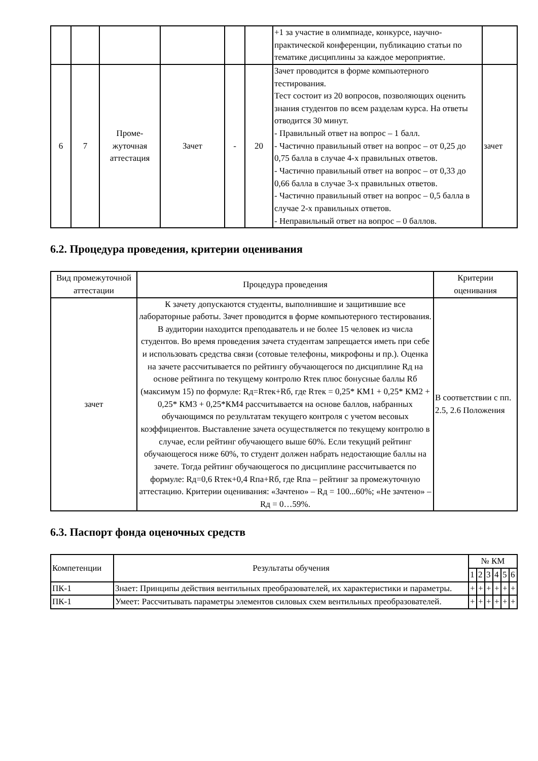| | | | | | | +1 за участие в олимпиаде, конкурсе, научно-практической конференции, публикацию статьи по тематике дисциплины за каждое мероприятие. | |
| 6 | 7 | Проме-жуточная аттестация | Зачет | - | 20 | Зачет проводится в форме компьютерного тестирования. Тест состоит из 20 вопросов, позволяющих оценить знания студентов по всем разделам курса. На ответы отводится 30 минут. - Правильный ответ на вопрос – 1 балл. - Частично правильный ответ на вопрос – от 0,25 до 0,75 балла в случае 4-х правильных ответов. - Частично правильный ответ на вопрос – от 0,33 до 0,66 балла в случае 3-х правильных ответов. - Частично правильный ответ на вопрос – 0,5 балла в случае 2-х правильных ответов. - Неправильный ответ на вопрос – 0 баллов. | зачет |
6.2. Процедура проведения, критерии оценивания
| Вид промежуточной аттестации | Процедура проведения | Критерии оценивания |
| --- | --- | --- |
| зачет | К зачету допускаются студенты, выполнившие и защитившие все лабораторные работы. Зачет проводится в форме компьютерного тестирования. В аудитории находится преподаватель и не более 15 человек из числа студентов. Во время проведения зачета студентам запрещается иметь при себе и использовать средства связи (сотовые телефоны, микрофоны и пр.). Оценка на зачете рассчитывается по рейтингу обучающегося по дисциплине Rд на основе рейтинга по текущему контролю Rтек плюс бонусные баллы Rб (максимум 15) по формуле: Rд=Rтек+Rб, где Rтек = 0,25* КМ1 + 0,25* КМ2 + 0,25* КМ3 + 0,25*КМ4 рассчитывается на основе баллов, набранных обучающимся по результатам текущего контроля с учетом весовых коэффициентов. Выставление зачета осуществляется по текущему контролю в случае, если рейтинг обучающего выше 60%. Если текущий рейтинг обучающегося ниже 60%, то студент должен набрать недостающие баллы на зачете. Тогда рейтинг обучающегося по дисциплине рассчитывается по формуле: Rд=0,6 Rтек+0,4 Rпа+Rб, где Rпа – рейтинг за промежуточную аттестацию. Критерии оценивания: «Зачтено» – Rд = 100...60%; «Не зачтено» – Rд = 0…59%. | В соответствии с пп. 2.5, 2.6 Положения |
6.3. Паспорт фонда оценочных средств
| Компетенции | Результаты обучения | № КМ | | | | | |
| --- | --- | --- | --- | --- | --- | --- | --- |
| | | 1 | 2 | 3 | 4 | 5 | 6 |
| ПК-1 | Знает: Принципы действия вентильных преобразователей, их характеристики и параметры. | + | + | + | + | + | + |
| ПК-1 | Умеет: Рассчитывать параметры элементов силовых схем вентильных преобразователей. | + | + | + | + | + | + |